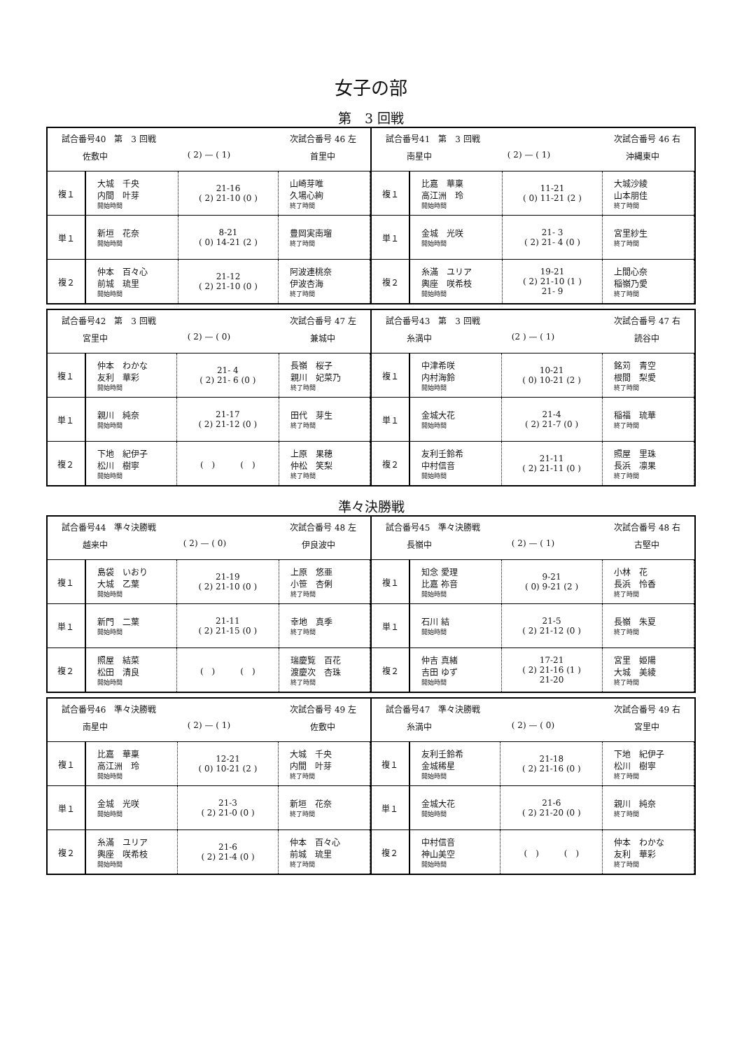女子の部
第　3 回戦
試合番号40　第　3 回戦 次試合番号 46 左
佐敷中 ( 2) — ( 1) 首里中
| 複１ | 大城 千央 内間 叶芽 開始時間 | 21-16 ( 2) 21-10 (0 ) | 山崎芽唯 久場心絢 終了時間 |
| 単１ | 新垣 花奈 開始時間 | 8-21 ( 0) 14-21 (2 ) | 豊岡実南瑠 終了時間 |
| 複２ | 仲本 百々心 前城 琉里 開始時間 | 21-12 ( 2) 21-10 (0 ) | 阿波連桃奈 伊波杏海 終了時間 |
試合番号41　第　3 回戦 次試合番号 46 右
南星中 ( 2) — ( 1) 沖縄東中
| 複１ | 比嘉 華稟 高江洲 玲 開始時間 | 11-21 ( 0) 11-21 (2 ) | 大城沙綾 山本朋佳 終了時間 |
| 単１ | 金城 光咲 開始時間 | 21- 3 ( 2) 21- 4 (0 ) | 宮里紗生 終了時間 |
| 複２ | 糸滿 ユリア 輿座 咲希枝 開始時間 | 19-21 ( 2) 21-10 (1 ) 21- 9 | 上間心奈 稲嶺乃愛 終了時間 |
試合番号42　第　3 回戦 次試合番号 47 左
宮里中 ( 2) — ( 0) 兼城中
| 複１ | 仲本 わかな 友利 華彩 開始時間 | 21- 4 ( 2) 21- 6 (0 ) | 長嶺 桜子 親川 妃菜乃 終了時間 |
| 単１ | 親川 純奈 開始時間 | 21-17 ( 2) 21-12 (0 ) | 田代 芽生 終了時間 |
| 複２ | 下地 紀伊子 松川 樹寧 開始時間 | ( ) ( ) | 上原 果穂 仲松 笑梨 終了時間 |
試合番号43　第　3 回戦 次試合番号 47 右
糸満中 (2 ) — ( 1) 読谷中
| 複１ | 中津希咲 内村海鈴 開始時間 | 10-21 ( 0) 10-21 (2 ) | 銘苅 青空 根間 梨愛 終了時間 |
| 単１ | 金城大花 開始時間 | 21-4 ( 2) 21-7 (0 ) | 稲福 琉華 終了時間 |
| 複２ | 友利壬鈴希 中村信音 開始時間 | 21-11 ( 2) 21-11 (0 ) | 照屋 里珠 長浜 凛果 終了時間 |
準々決勝戦
試合番号44　準々決勝戦 次試合番号 48 左
越来中 ( 2) — ( 0) 伊良波中
| 複１ | 島袋 いおり 大城 乙葉 開始時間 | 21-19 ( 2) 21-10 (0 ) | 上原 悠亜 小笹 杏俐 終了時間 |
| 単１ | 新門 二葉 開始時間 | 21-11 ( 2) 21-15 (0 ) | 幸地 真季 終了時間 |
| 複２ | 照屋 結菜 松田 清良 開始時間 | ( ) ( ) | 瑞慶覧 百花 渡慶次 杏珠 終了時間 |
試合番号45　準々決勝戦 次試合番号 48 右
長嶺中 ( 2) — ( 1) 古堅中
| 複１ | 知念 愛理 比嘉 祢音 開始時間 | 9-21 ( 0) 9-21 (2 ) | 小林 花 長浜 怜香 終了時間 |
| 単１ | 石川 結 開始時間 | 21-5 ( 2) 21-12 (0 ) | 長嶺 朱夏 終了時間 |
| 複２ | 仲吉 真緒 吉田 ゆず 開始時間 | 17-21 ( 2) 21-16 (1 ) 21-20 | 宮里 姫陽 大城 美綾 終了時間 |
試合番号46　準々決勝戦 次試合番号 49 左
南星中 ( 2) — ( 1) 佐敷中
| 複１ | 比嘉 華稟 高江洲 玲 開始時間 | 12-21 ( 0) 10-21 (2 ) | 大城 千央 内間 叶芽 終了時間 |
| 単１ | 金城 光咲 開始時間 | 21-3 ( 2) 21-0 (0 ) | 新垣 花奈 終了時間 |
| 複２ | 糸滿 ユリア 輿座 咲希枝 開始時間 | 21-6 ( 2) 21-4 (0 ) | 仲本 百々心 前城 琉里 終了時間 |
試合番号47　準々決勝戦 次試合番号 49 右
糸満中 ( 2) — ( 0) 宮里中
| 複１ | 友利壬鈴希 金城稀星 開始時間 | 21-18 ( 2) 21-16 (0 ) | 下地 紀伊子 松川 樹寧 終了時間 |
| 単１ | 金城大花 開始時間 | 21-6 ( 2) 21-20 (0 ) | 親川 純奈 終了時間 |
| 複２ | 中村信音 神山美空 開始時間 | ( ) ( ) | 仲本 わかな 友利 華彩 終了時間 |